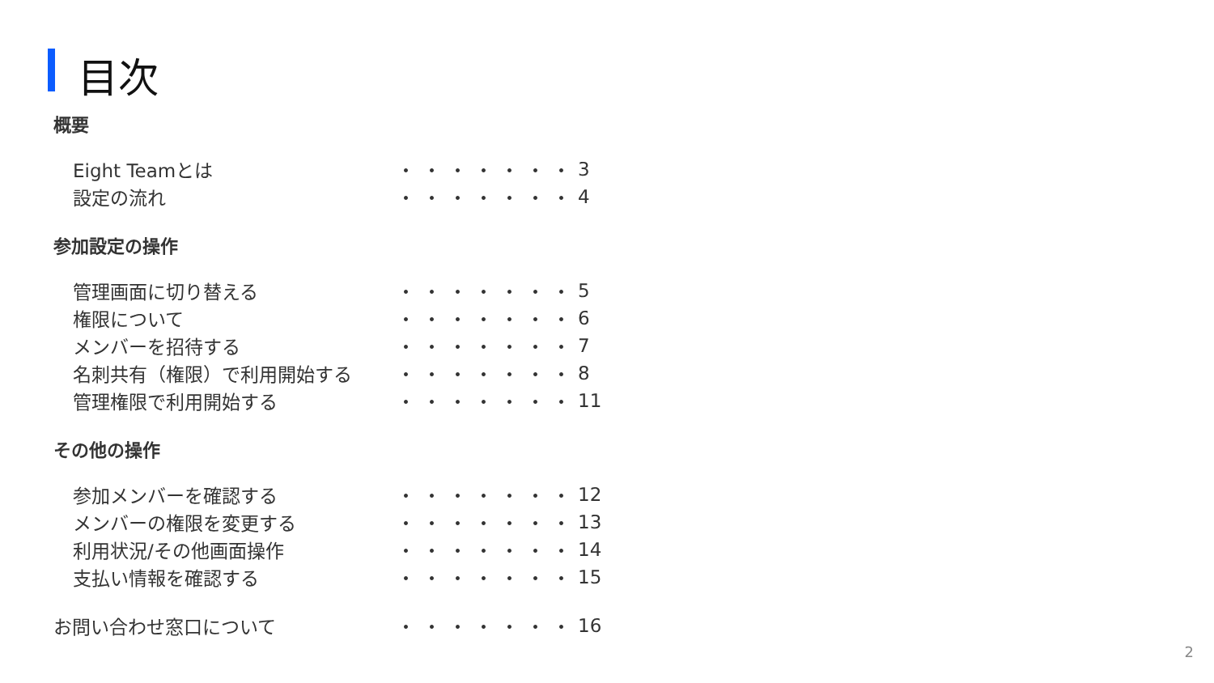目次
概要
| Eight Teamとは | ・・・・・・・ | 3 |
| 設定の流れ | ・・・・・・・ | 4 |
参加設定の操作
| 管理画面に切り替える | ・・・・・・・ | 5 |
| 権限について | ・・・・・・・ | 6 |
| メンバーを招待する | ・・・・・・・ | 7 |
| 名刺共有（権限）で利用開始する | ・・・・・・・ | 8 |
| 管理権限で利用開始する | ・・・・・・・ | 11 |
その他の操作
| 参加メンバーを確認する | ・・・・・・・ | 12 |
| メンバーの権限を変更する | ・・・・・・・ | 13 |
| 利用状況/その他画面操作 | ・・・・・・・ | 14 |
| 支払い情報を確認する | ・・・・・・・ | 15 |
| お問い合わせ窓口について | ・・・・・・・ | 16 |
2